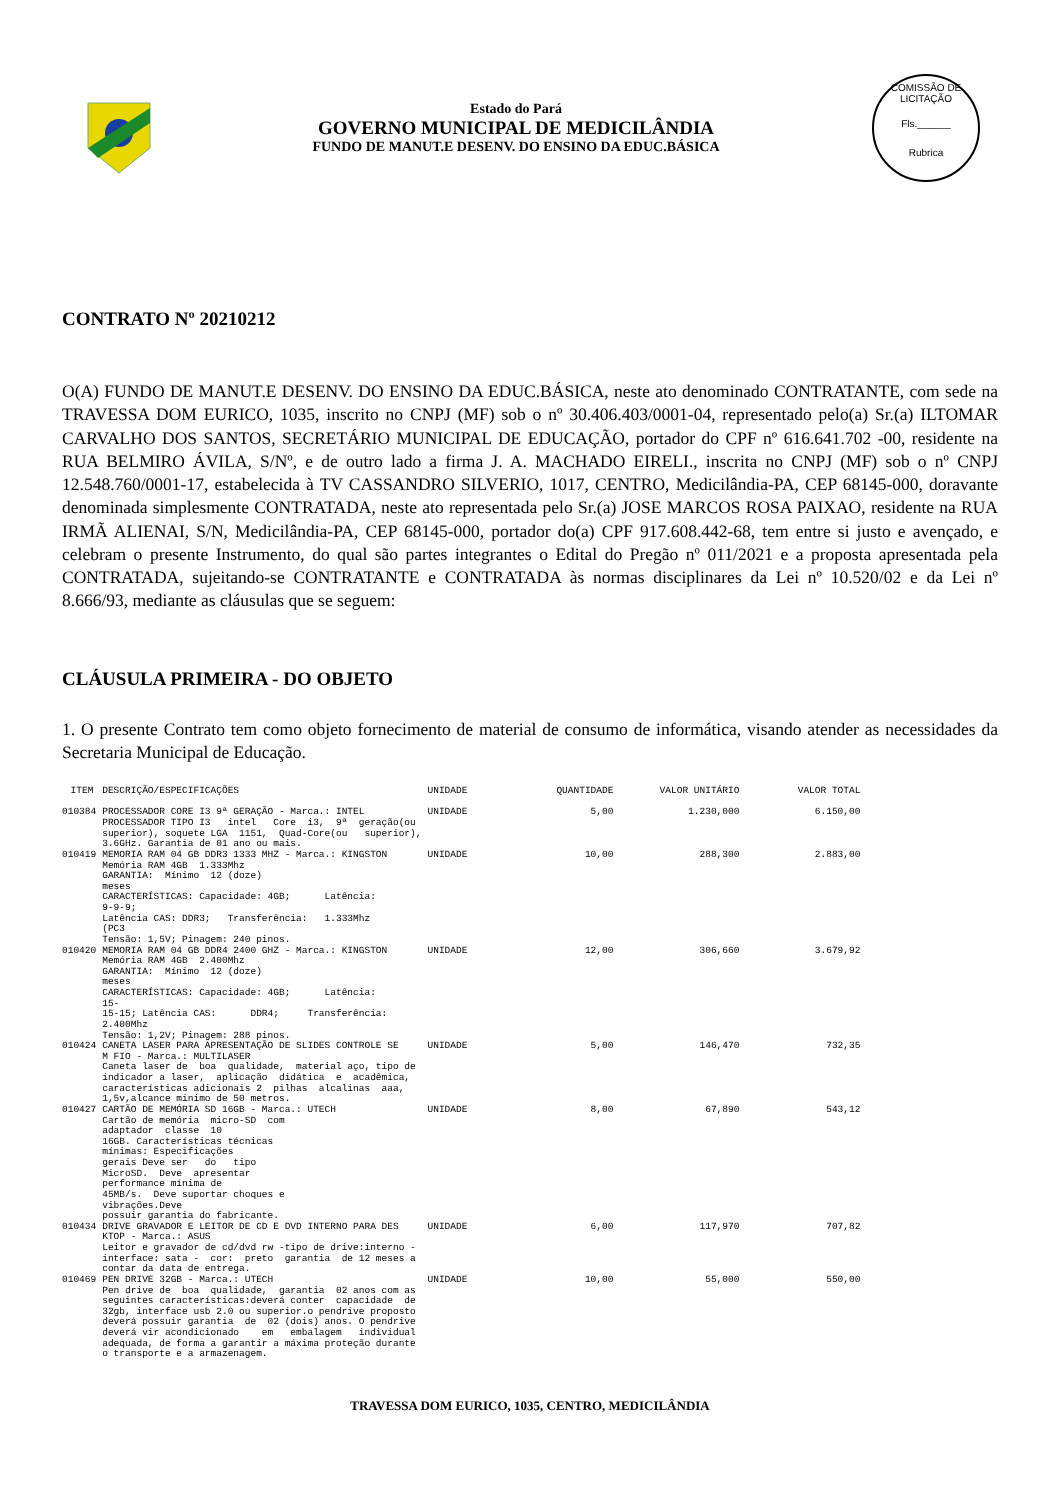Estado do Pará
GOVERNO MUNICIPAL DE MEDICILÂNDIA
FUNDO DE MANUT.E DESENV. DO ENSINO DA EDUC.BÁSICA
COMISSÃO DE LICITAÇÃO
Fls.______
Rubrica
CONTRATO Nº 20210212
O(A) FUNDO DE MANUT.E DESENV. DO ENSINO DA EDUC.BÁSICA, neste ato denominado CONTRATANTE, com sede na TRAVESSA DOM EURICO, 1035, inscrito no CNPJ (MF) sob o nº 30.406.403/0001-04, representado pelo(a) Sr.(a) ILTOMAR CARVALHO DOS SANTOS, SECRETÁRIO MUNICIPAL DE EDUCAÇÃO, portador do CPF nº 616.641.702 -00, residente na RUA BELMIRO ÁVILA, S/Nº, e de outro lado a firma J. A. MACHADO EIRELI., inscrita no CNPJ (MF) sob o nº CNPJ 12.548.760/0001-17, estabelecida à TV CASSANDRO SILVERIO, 1017, CENTRO, Medicilândia-PA, CEP 68145-000, doravante denominada simplesmente CONTRATADA, neste ato representada pelo Sr.(a) JOSE MARCOS ROSA PAIXAO, residente na RUA IRMÃ ALIENAI, S/N, Medicilândia-PA, CEP 68145-000, portador do(a) CPF 917.608.442-68, tem entre si justo e avençado, e celebram o presente Instrumento, do qual são partes integrantes o Edital do Pregão nº 011/2021 e a proposta apresentada pela CONTRATADA, sujeitando-se CONTRATANTE e CONTRATADA às normas disciplinares da Lei nº 10.520/02 e da Lei nº 8.666/93, mediante as cláusulas que se seguem:
CLÁUSULA PRIMEIRA - DO OBJETO
1. O presente Contrato tem como objeto fornecimento de material de consumo de informática, visando atender as necessidades da Secretaria Municipal de Educação.
| ITEM | DESCRIÇÃO/ESPECIFICAÇÕES | UNIDADE | QUANTIDADE | VALOR UNITÁRIO | VALOR TOTAL |
| --- | --- | --- | --- | --- | --- |
| 010384 | PROCESSADOR CORE I3 9ª GERAÇÃO - Marca.: INTEL PROCESSADOR TIPO I3 intel Core i3, 9ª geração(ou superior), soquete LGA 1151, Quad-Core(ou superior), 3.6GHz. Garantia de 01 ano ou mais. | UNIDADE | 5,00 | 1.230,000 | 6.150,00 |
| 010419 | MEMORIA RAM 04 GB DDR3 1333 MHZ - Marca.: KINGSTON Memória RAM 4GB 1.333Mhz GARANTIA: Mínimo 12 (doze) meses CARACTERÍSTICAS: Capacidade: 4GB; Latência: 9-9-9; Latência CAS: DDR3; Transferência: 1.333Mhz (PC3 Tensão: 1,5V; Pinagem: 240 pinos. | UNIDADE | 10,00 | 288,300 | 2.883,00 |
| 010420 | MEMORIA RAM 04 GB DDR4 2400 GHZ - Marca.: KINGSTON Memória RAM 4GB 2.400Mhz GARANTIA: Mínimo 12 (doze) meses CARACTERÍSTICAS: Capacidade: 4GB; Latência: 15- 15-15; Latência CAS: DDR4; Transferência: 2.400Mhz Tensão: 1,2V; Pinagem: 288 pinos. | UNIDADE | 12,00 | 306,660 | 3.679,92 |
| 010424 | CANETA LASER PARA APRESENTAÇÃO DE SLIDES CONTROLE SE M FIO - Marca.: MULTILASER Caneta laser de boa qualidade, material aço, tipo de indicador a laser, aplicação didática e acadêmica, características adicionais 2 pilhas alcalinas aaa, 1,5v,alcance minimo de 50 metros. | UNIDADE | 5,00 | 146,470 | 732,35 |
| 010427 | CARTÃO DE MEMÓRIA SD 16GB - Marca.: UTECH Cartão de memória micro-SD com adaptador classe 10 16GB. Características técnicas mínimas: Especificações gerais Deve ser do tipo MicroSD. Deve apresentar performance mínima de 45MB/s. Deve suportar choques e vibrações.Deve possuir garantia do fabricante. | UNIDADE | 8,00 | 67,890 | 543,12 |
| 010434 | DRIVE GRAVADOR E LEITOR DE CD E DVD INTERNO PARA DES KTOP - Marca.: ASUS Leitor e gravador de cd/dvd rw -tipo de drive:interno - interface: sata - cor: preto garantia de 12 meses a contar da data de entrega. | UNIDADE | 6,00 | 117,970 | 707,82 |
| 010469 | PEN DRIVE 32GB - Marca.: UTECH Pen drive de boa qualidade, garantia 02 anos com as seguintes características:deverá conter capacidade de 32gb, interface usb 2.0 ou superior.o pendrive proposto deverá possuir garantia de 02 (dois) anos. O pendrive deverá vir acondicionado em embalagem individual adequada, de forma a garantir a máxima proteção durante o transporte e a armazenagem. | UNIDADE | 10,00 | 55,000 | 550,00 |
TRAVESSA DOM EURICO, 1035, CENTRO, MEDICILÂNDIA